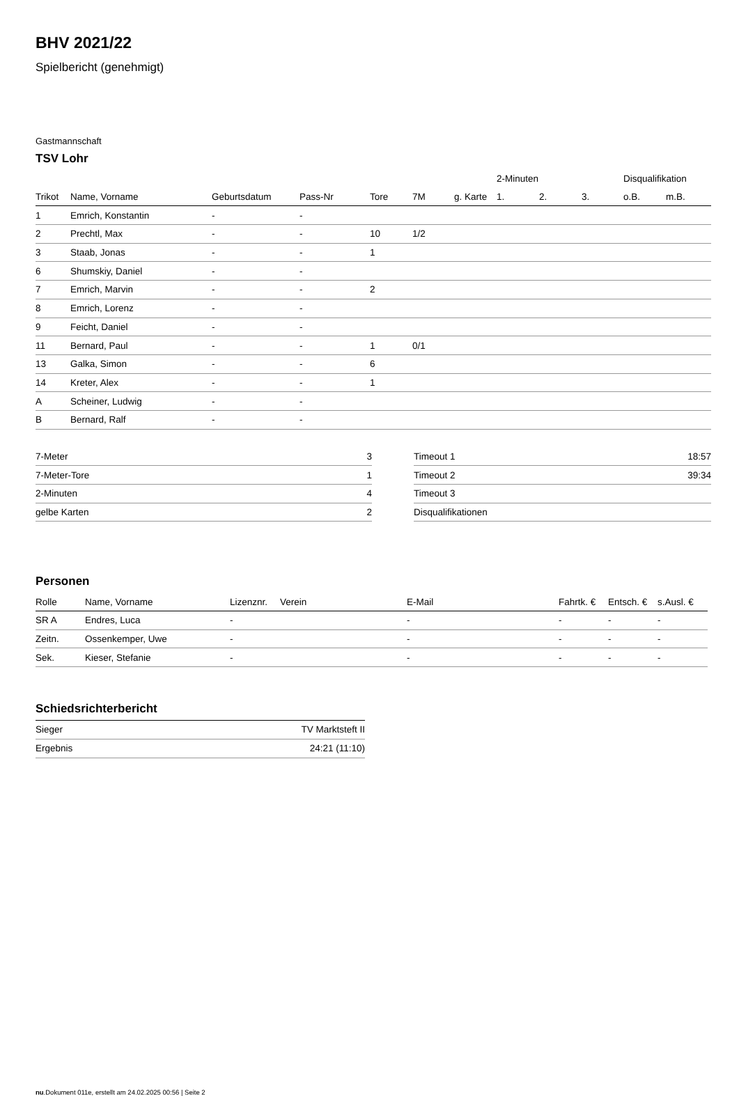BHV 2021/22
Spielbericht (genehmigt)
Gastmannschaft
TSV Lohr
| | | | | | | | 2-Minuten | | | Disqualifikation | |
| --- | --- | --- | --- | --- | --- | --- | --- | --- | --- | --- | --- |
| Trikot | Name, Vorname | Geburtsdatum | Pass-Nr | Tore | 7M | g. Karte | 1. | 2. | 3. | o.B. | m.B. |
| 1 | Emrich, Konstantin | - | - | | | | | | | | |
| 2 | Prechtl, Max | - | - | 10 | 1/2 | | | | | | |
| 3 | Staab, Jonas | - | - | 1 | | | | | | | |
| 6 | Shumskiy, Daniel | - | - | | | | | | | | |
| 7 | Emrich, Marvin | - | - | 2 | | | | | | | |
| 8 | Emrich, Lorenz | - | - | | | | | | | | |
| 9 | Feicht, Daniel | - | - | | | | | | | | |
| 11 | Bernard, Paul | - | - | 1 | 0/1 | | | | | | |
| 13 | Galka, Simon | - | - | 6 | | | | | | | |
| 14 | Kreter, Alex | - | - | 1 | | | | | | | |
| A | Scheiner, Ludwig | - | - | | | | | | | | |
| B | Bernard, Ralf | - | - | | | | | | | | |
| 7-Meter | 3 |
| 7-Meter-Tore | 1 |
| 2-Minuten | 4 |
| gelbe Karten | 2 |
| Timeout 1 | 18:57 |
| Timeout 2 | 39:34 |
| Timeout 3 | |
| Disqualifikationen | |
Personen
| Rolle | Name, Vorname | Lizenznr. | Verein | E-Mail | Fahrtk. € | Entsch. € | s.Ausl. € |
| --- | --- | --- | --- | --- | --- | --- | --- |
| SR A | Endres, Luca | - | | - | - | - | - |
| Zeitn. | Ossenkemper, Uwe | - | | - | - | - | - |
| Sek. | Kieser, Stefanie | - | | - | - | - | - |
Schiedsrichterbericht
| Sieger | TV Marktsteft II |
| Ergebnis | 24:21 (11:10) |
nu.Dokument 011e, erstellt am 24.02.2025 00:56 | Seite 2